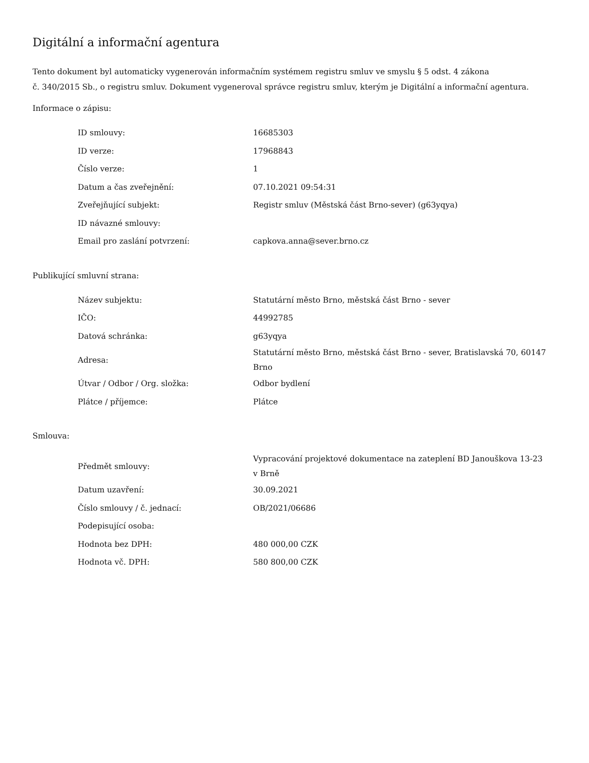Digitální a informační agentura
Tento dokument byl automaticky vygenerován informačním systémem registru smluv ve smyslu § 5 odst. 4 zákona
č. 340/2015 Sb., o registru smluv. Dokument vygeneroval správce registru smluv, kterým je Digitální a informační agentura.
Informace o zápisu:
| ID smlouvy: | 16685303 |
| ID verze: | 17968843 |
| Číslo verze: | 1 |
| Datum a čas zveřejnění: | 07.10.2021 09:54:31 |
| Zveřejňující subjekt: | Registr smluv (Městská část Brno-sever) (g63yqya) |
| ID návazné smlouvy: | |
| Email pro zaslání potvrzení: | capkova.anna@sever.brno.cz |
Publikující smluvní strana:
| Název subjektu: | Statutární město Brno, městská část Brno - sever |
| IČO: | 44992785 |
| Datová schránka: | g63yqya |
| Adresa: | Statutární město Brno, městská část Brno - sever, Bratislavská 70, 60147 Brno |
| Útvar / Odbor / Org. složka: | Odbor bydlení |
| Plátce / příjemce: | Plátce |
Smlouva:
| Předmět smlouvy: | Vypracování projektové dokumentace na zateplení BD Janouškova 13-23 v Brně |
| Datum uzavření: | 30.09.2021 |
| Číslo smlouvy / č. jednací: | OB/2021/06686 |
| Podepisující osoba: | |
| Hodnota bez DPH: | 480 000,00 CZK |
| Hodnota vč. DPH: | 580 800,00 CZK |